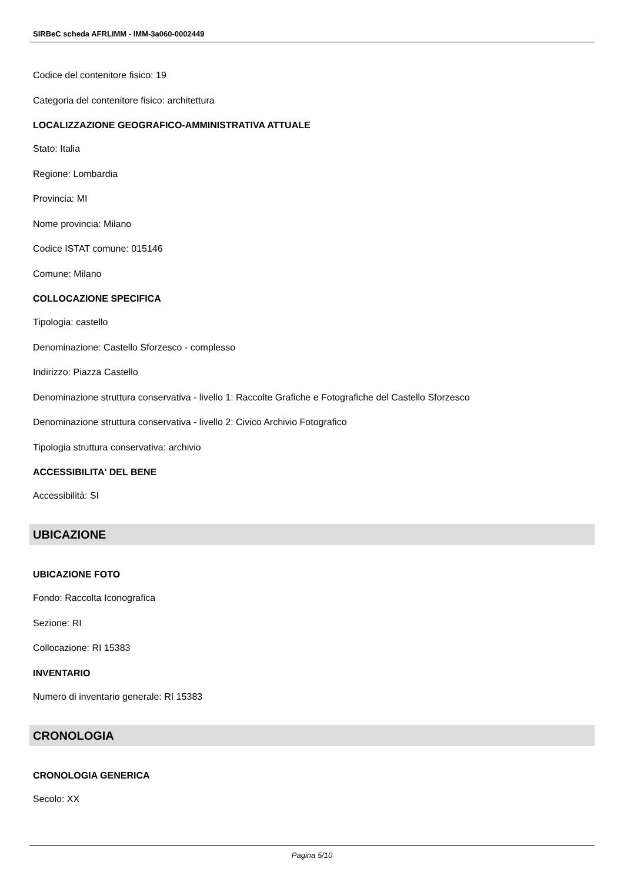SIRBeC scheda AFRLIMM - IMM-3a060-0002449
Codice del contenitore fisico: 19
Categoria del contenitore fisico: architettura
LOCALIZZAZIONE GEOGRAFICO-AMMINISTRATIVA ATTUALE
Stato: Italia
Regione: Lombardia
Provincia: MI
Nome provincia: Milano
Codice ISTAT comune: 015146
Comune: Milano
COLLOCAZIONE SPECIFICA
Tipologia: castello
Denominazione: Castello Sforzesco - complesso
Indirizzo: Piazza Castello
Denominazione struttura conservativa - livello 1: Raccolte Grafiche e Fotografiche del Castello Sforzesco
Denominazione struttura conservativa - livello 2: Civico Archivio Fotografico
Tipologia struttura conservativa: archivio
ACCESSIBILITA' DEL BENE
Accessibilità: SI
UBICAZIONE
UBICAZIONE FOTO
Fondo: Raccolta Iconografica
Sezione: RI
Collocazione: RI 15383
INVENTARIO
Numero di inventario generale: RI 15383
CRONOLOGIA
CRONOLOGIA GENERICA
Secolo: XX
Pagina 5/10